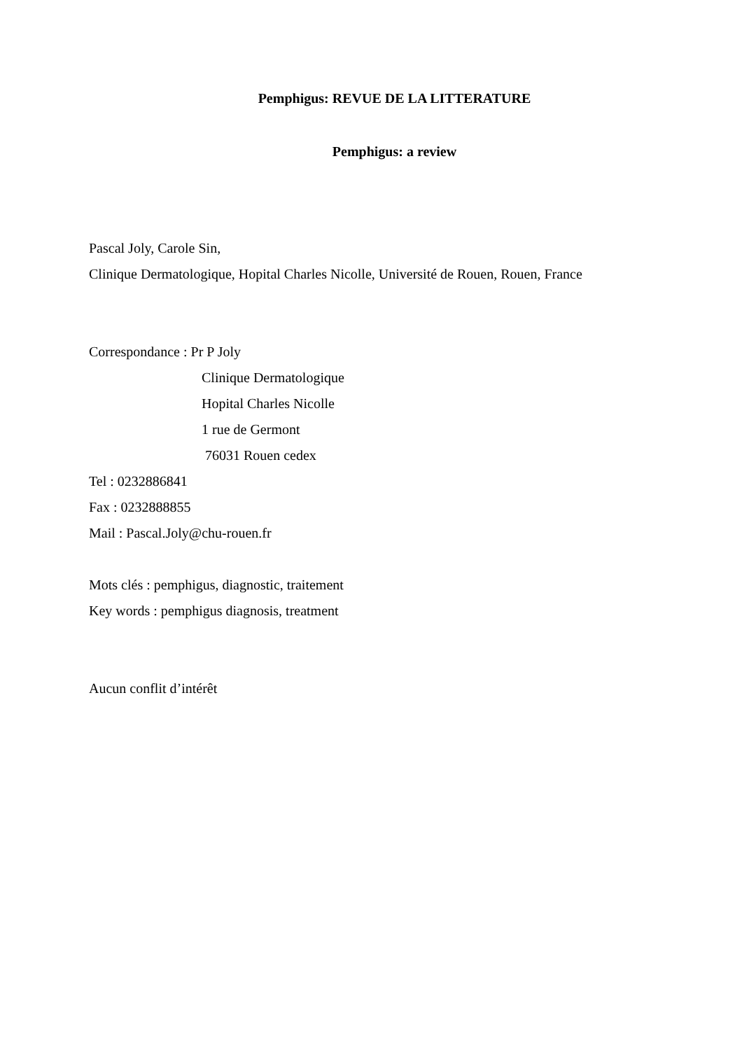Pemphigus: REVUE DE LA LITTERATURE
Pemphigus: a review
Pascal Joly, Carole Sin,
Clinique Dermatologique, Hopital Charles Nicolle, Université de Rouen, Rouen, France
Correspondance : Pr P Joly
Clinique Dermatologique
Hopital Charles Nicolle
1 rue de Germont
76031 Rouen cedex
Tel : 0232886841
Fax : 0232888855
Mail : Pascal.Joly@chu-rouen.fr
Mots clés : pemphigus, diagnostic, traitement
Key words : pemphigus diagnosis, treatment
Aucun conflit d’intérêt